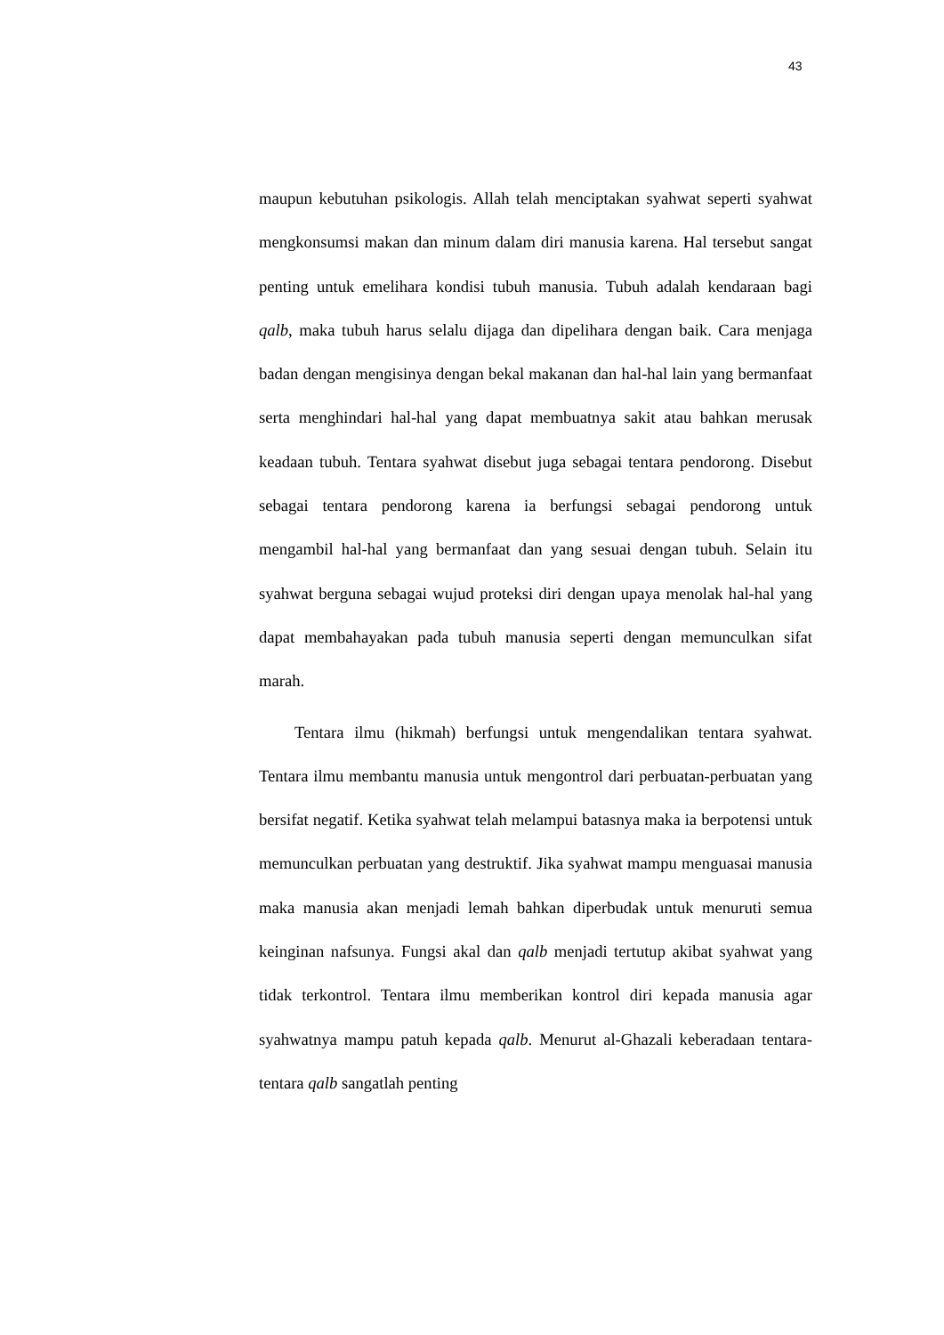43
maupun kebutuhan psikologis. Allah telah menciptakan syahwat seperti syahwat mengkonsumsi makan dan minum dalam diri manusia karena. Hal tersebut sangat penting untuk emelihara kondisi tubuh manusia. Tubuh adalah kendaraan bagi qalb, maka tubuh harus selalu dijaga dan dipelihara dengan baik. Cara menjaga badan dengan mengisinya dengan bekal makanan dan hal-hal lain yang bermanfaat serta menghindari hal-hal yang dapat membuatnya sakit atau bahkan merusak keadaan tubuh. Tentara syahwat disebut juga sebagai tentara pendorong. Disebut sebagai tentara pendorong karena ia berfungsi sebagai pendorong untuk mengambil hal-hal yang bermanfaat dan yang sesuai dengan tubuh. Selain itu syahwat berguna sebagai wujud proteksi diri dengan upaya menolak hal-hal yang dapat membahayakan pada tubuh manusia seperti dengan memunculkan sifat marah.
Tentara ilmu (hikmah) berfungsi untuk mengendalikan tentara syahwat. Tentara ilmu membantu manusia untuk mengontrol dari perbuatan-perbuatan yang bersifat negatif. Ketika syahwat telah melampui batasnya maka ia berpotensi untuk memunculkan perbuatan yang destruktif. Jika syahwat mampu menguasai manusia maka manusia akan menjadi lemah bahkan diperbudak untuk menuruti semua keinginan nafsunya. Fungsi akal dan qalb menjadi tertutup akibat syahwat yang tidak terkontrol. Tentara ilmu memberikan kontrol diri kepada manusia agar syahwatnya mampu patuh kepada qalb. Menurut al-Ghazali keberadaan tentara-tentara qalb sangatlah penting